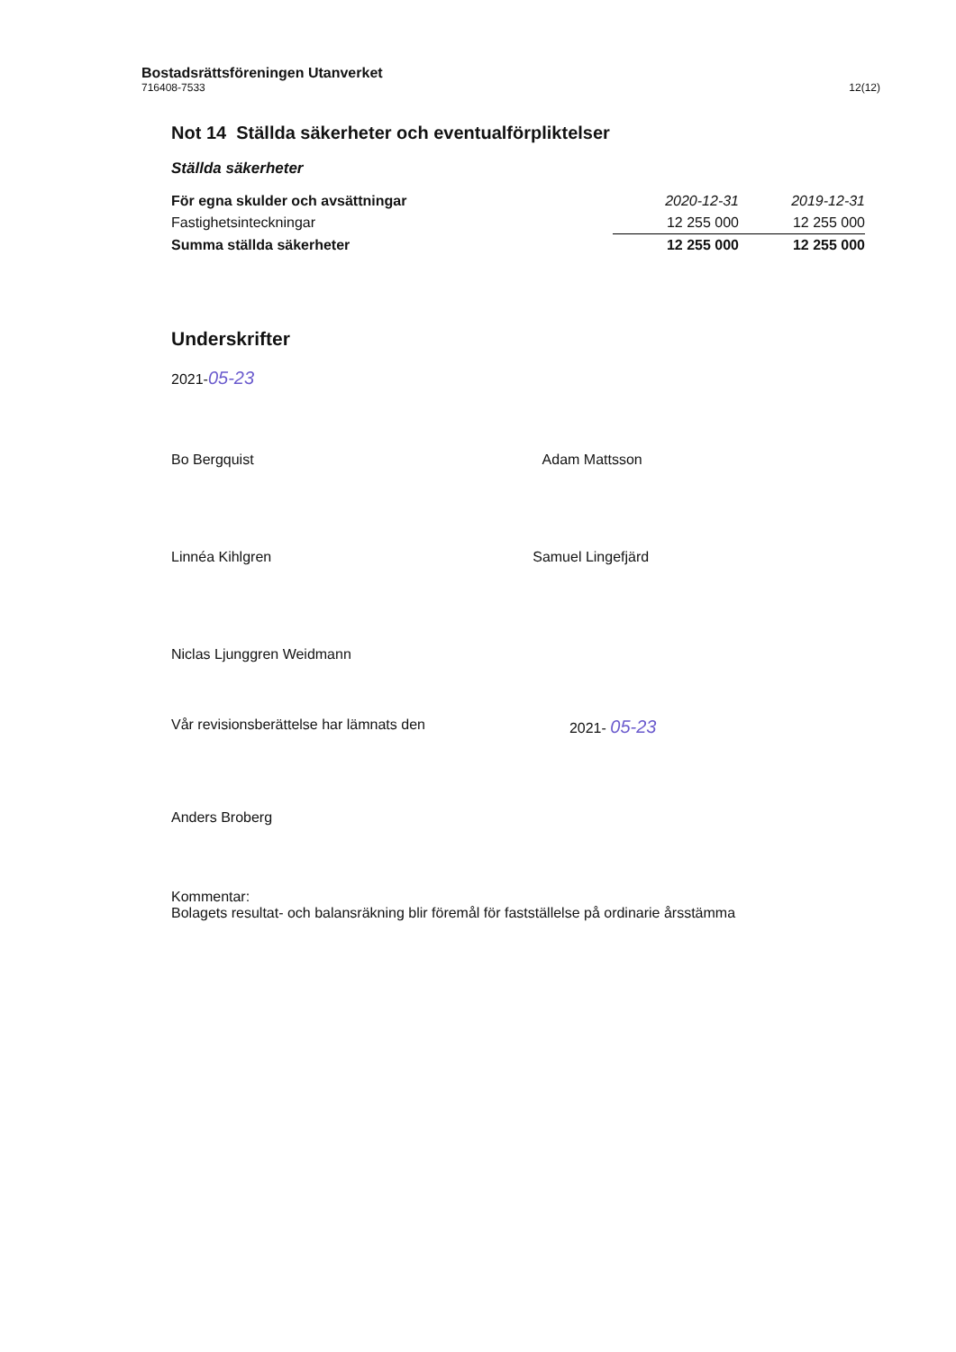Bostadsrättsföreningen Utanverket
716408-7533
12(12)
Not 14 Ställda säkerheter och eventualförpliktelser
Ställda säkerheter
| För egna skulder och avsättningar | 2020-12-31 | 2019-12-31 |
| --- | --- | --- |
| Fastighetsinteckningar | 12 255 000 | 12 255 000 |
| Summa ställda säkerheter | 12 255 000 | 12 255 000 |
Underskrifter
2021-05-23
Bo Bergquist Adam Mattsson
Linnéa Kihlgren Samuel Lingefjärd
Niclas Ljunggren Weidmann
Vår revisionsberättelse har lämnats den
2021- 05-23
Anders Broberg
Kommentar:
Bolagets resultat- och balansräkning blir föremål för fastställelse på ordinarie årsstämma